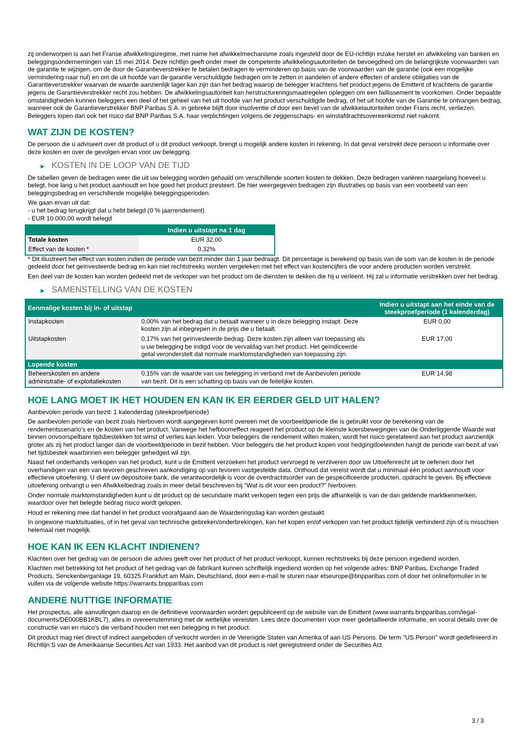zij onderworpen is aan het Franse afwikkelingsregime, met name het afwikkelmechanisme zoals ingesteld door de EU-richtlijn inzake herstel en afwikkeling van banken en beleggingsondernemingen van 15 mei 2014. Deze richtlijn geeft onder meer de competente afwikkelingsautoriteiten de bevoegdheid om de belangrijkste voorwaarden van de garantie te wijzigen, om de door de Garantieverstrekker te betalen bedragen te verminderen op basis van de voorwaarden van de garantie (ook een mogelijke vermindering naar nul) en om de uit hoofde van de garantie verschuldigde bedragen om te zetten in aandelen of andere effecten of andere obligaties van de Garantieverstrekker waarvan de waarde aanzienlijk lager kan zijn dan het bedrag waarop de belegger krachtens het product jegens de Emittent of krachtens de garantie jegens de Garantieverstrekker recht zou hebben. De afwikkelingsautoriteit kan herstructureringsmaatregelen opleggen om een faillissement te voorkomen. Onder bepaalde omstandigheden kunnen beleggers een deel of het geheel van het uit hoofde van het product verschuldigde bedrag, of het uit hoofde van de Garantie te ontvangen bedrag, wanneer ook de Garantieverstrekker BNP Paribas S.A. in gebreke blijft door insolventie of door een bevel van de afwikkelautoriteiten onder Frans recht, verliezen. Beleggers lopen dan ook het risico dat BNP Paribas S.A. haar verplichtingen volgens de zeggenschaps- en winstafdrachtsovereenkomst niet nakomt.
WAT ZIJN DE KOSTEN?
De persoon die u adviseert over dit product of u dit product verkoopt, brengt u mogelijk andere kosten in rekening. In dat geval verstrekt deze persoon u informatie over deze kosten en over de gevolgen ervan voor uw belegging.
▶ KOSTEN IN DE LOOP VAN DE TIJD
De tabellen geven de bedragen weer die uit uw belegging worden gehaald om verschillende soorten kosten te dekken. Deze bedragen variëren naargelang hoeveel u belegt, hoe lang u het product aanhoudt en hoe goed het product presteert. De hier weergegeven bedragen zijn illustraties op basis van een voorbeeld van een beleggingsbedrag en verschillende mogelijke beleggingsperioden.
We gaan ervan uit dat:
- u het bedrag terugkrijgt dat u hebt belegd (0 % jaarrendement)
- EUR 10.000,00 wordt belegd
| | Indien u uitstapt na 1 dag |
| --- | --- |
| Totale kosten | EUR 32,00 |
| Effect van de kosten * | 0,32% |
* Dit illustreert het effect van kosten indien de periode van bezit minder dan 1 jaar bedraagt. Dit percentage is berekend op basis van de som van de kosten in de periode gedeeld door het geïnvesteerde bedrag en kan niet rechtstreeks worden vergeleken met het effect van kostencijfers die voor andere producten worden verstrekt.
Een deel van de kosten kan worden gedeeld met de verkoper van het product om de diensten te dekken die hij u verleent. Hij zal u informatie verstrekken over het bedrag.
▶ SAMENSTELLING VAN DE KOSTEN
| Eenmalige kosten bij in- of uitstap | | Indien u uitstapt aan het einde van de steekproefperiode (1 kalenderdag) |
| --- | --- | --- |
| Instapkosten | 0,00% van het bedrag dat u betaalt wanneer u in deze belegging instapt. Deze kosten zijn al inbegrepen in de prijs die u betaalt. | EUR 0,00 |
| Uitstapkosten | 0,17% van het geïnvesteerde bedrag. Deze kosten zijn alleen van toepassing als u uw belegging be indigd voor de vervaldag van het product. Het geïndiceerde getal veronderstelt dat normale marktomstandigheden van toepassing zijn. | EUR 17,00 |
| Lopende kosten | | |
| Beheerskosten en andere administratie- of exploitatiekosten | 0,15% van de waarde van uw belegging in verband met de Aanbevolen periode van bezit. Dit is een schatting op basis van de feitelijke kosten. | EUR 14,98 |
HOE LANG MOET IK HET HOUDEN EN KAN IK ER EERDER GELD UIT HALEN?
Aanbevolen periode van bezit: 1 kalenderdag (steekproefperiode)
De aanbevolen periode van bezit zoals hierboven wordt aangegeven komt overeen met de voorbeeldperiode die is gebruikt voor de berekening van de rendementscenario's en de kosten van het product. Vanwege het hefboomeffect reageert het product op de kleinste koersbewegingen van de Onderliggende Waarde wat binnen onvoorspelbare tijdsbestekken tot winst of verlies kan leiden. Voor beleggers die rendement willen maken, wordt het risico gerelateerd aan het product aanzienlijk groter als zij het product langer dan de voorbeeldperiode in bezit hebben. Voor beleggers die het product kopen voor hedgingdoeleinden hangt de periode van bezit af van het tijdsbestek waarbinnen een belegger gehedged wil zijn.
Naast het onderhands verkopen van het product, kunt u de Emittent verzoeken het product vervroegd te verzilveren door uw Uitoefenrecht uit te oefenen door het overhandigen van een van tevoren geschreven aankondiging op van tevoren vastgestelde data. Onthoud dat vereist wordt dat u minimaal één product aanhoudt voor effectieve uitoefening. U dient uw depositoire bank, die verantwoordelijk is voor de overdrachtsorder van de gespecificeerde producten, opdracht te geven. Bij effectieve uitoefening ontvangt u een Afwikkelbedrag zoals in meer detail beschreven bij "Wat is dit voor een product?" hierboven.
Onder normale marktomstandigheden kunt u dit product op de secundaire markt verkopen tegen een prijs die afhankelijk is van de dan geldende marktkenmerken, waardoor over het belegde bedrag risico wordt gelopen.
Houd er rekening mee dat handel in het product voorafgaand aan de Waarderingsdag kan worden gestaakt.
In ongewone marktsituaties, of in het geval van technische gebreken/onderbrekingen, kan het kopen en/of verkopen van het product tijdelijk verhinderd zijn of is misschien helemaal niet mogelijk.
HOE KAN IK EEN KLACHT INDIENEN?
Klachten over het gedrag van de persoon die advies geeft over het product of het product verkoopt, kunnen rechtstreeks bij deze persoon ingediend worden.
Klachten met betrekking tot het product of het gedrag van de fabrikant kunnen schriftelijk ingediend worden op het volgende adres: BNP Paribas, Exchange Traded Products, Senckenberganlage 19, 60325 Frankfurt am Main, Deutschland, door een e-mail te sturen naar etseurope@bnpparibas.com of door het onlineformulier in te vullen via de volgende website https://warrants.bnpparibas.com
ANDERE NUTTIGE INFORMATIE
Het prospectus, alle aanvullingen daarop en de definitieve voorwaarden worden gepubliceerd op de website van de Emittent (www.warrants.bnpparibas.com/legal-documents/DE000BB1KBL7), alles in overeenstemming met de wettelijke vereisten. Lees deze documenten voor meer gedetailleerde informatie, en vooral details over de constructie van en risico’s die verband houden met een belegging in het product.
Dit product mag niet direct of indirect aangeboden of verkocht worden in de Verenigde Staten van Amerika of aan US Persons. De term "US Person" wordt gedefinieerd in Richtlijn S van de Amerikaanse Securities Act van 1933. Het aanbod van dit product is niet geregistreerd onder de Securities Act.
3 / 3